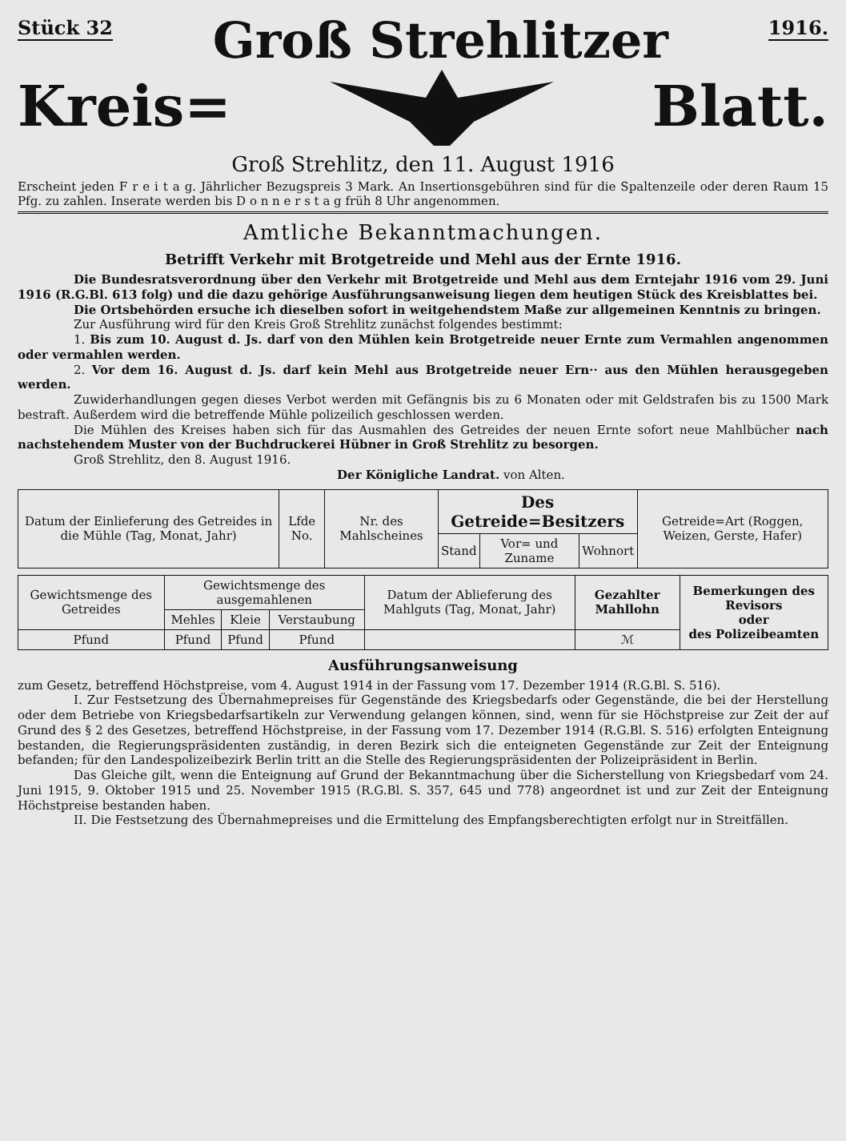Stück 32 Groß Strehlitzer 1916.
Kreis= Blatt.
Groß Strehlitz, den 11. August 1916
Erscheint jeden F r e i t a g. Jährlicher Bezugspreis 3 Mark. An Insertionsgebühren sind für die Spaltenzeile oder deren Raum 15 Pfg. zu zahlen. Inserate werden bis D o n n e r s t a g früh 8 Uhr angenommen.
Amtliche Bekanntmachungen.
Betrifft Verkehr mit Brotgetreide und Mehl aus der Ernte 1916.
Die Bundesratsverordnung über den Verkehr mit Brotgetreide und Mehl aus dem Erntejahr 1916 vom 29. Juni 1916 (R.G.Bl. 613 folg) und die dazu gehörige Ausführungsanweisung liegen dem heutigen Stück des Kreisblattes bei.
Die Ortsbehörden ersuche ich dieselben sofort in weitgehendstem Maße zur allgemeinen Kenntnis zu bringen.
Zur Ausführung wird für den Kreis Groß Strehlitz zunächst folgendes bestimmt:
1. Bis zum 10. August d. Js. darf von den Mühlen kein Brotgetreide neuer Ernte zum Vermahlen angenommen oder vermahlen werden.
2. Vor dem 16. August d. Js. darf kein Mehl aus Brotgetreide neuer Ern·· aus den Mühlen herausgegeben werden.
Zuwiderhandlungen gegen dieses Verbot werden mit Gefängnis bis zu 6 Monaten oder mit Geldstrafen bis zu 1500 Mark bestraft. Außerdem wird die betreffende Mühle polizeilich geschlossen werden.
Die Mühlen des Kreises haben sich für das Ausmahlen des Getreides der neuen Ernte sofort neue Mahlbücher nach nachstehendem Muster von der Buchdruckerei Hübner in Groß Strehlitz zu besorgen.
Groß Strehlitz, den 8. August 1916.
Der Königliche Landrat. von Alten.
| Datum der Einlieferung des Getreides in die Mühle (Tag, Monat, Jahr) | Lfde No. | Nr. des Mahlscheines | Des Getreide=Besitzers | | | Getreide=Art (Roggen, Weizen, Gerste, Hafer) |
| | | | Stand | Vor= und Zuname | Wohnort | |
| Gewichtsmenge des Getreides | Gewichtsmenge des ausgemahlenen | | | Datum der Ablieferung des Mahlguts (Tag, Monat, Jahr) | Gezahlter Mahllohn | Bemerkungen des Revisors oder des Polizeibeamten |
| | Mehles | Kleie | Verstaubung | | | |
| Pfund | Pfund | Pfund | Pfund | | ℳ | |
Ausführungsanweisung
zum Gesetz, betreffend Höchstpreise, vom 4. August 1914 in der Fassung vom 17. Dezember 1914 (R.G.Bl. S. 516).
I. Zur Festsetzung des Übernahmepreises für Gegenstände des Kriegsbedarfs oder Gegenstände, die bei der Herstellung oder dem Betriebe von Kriegsbedarfsartikeln zur Verwendung gelangen können, sind, wenn für sie Höchstpreise zur Zeit der auf Grund des § 2 des Gesetzes, betreffend Höchstpreise, in der Fassung vom 17. Dezember 1914 (R.G.Bl. S. 516) erfolgten Enteignung bestanden, die Regierungspräsidenten zuständig, in deren Bezirk sich die enteigneten Gegenstände zur Zeit der Enteignung befanden; für den Landespolizeibezirk Berlin tritt an die Stelle des Regierungspräsidenten der Polizeipräsident in Berlin.
Das Gleiche gilt, wenn die Enteignung auf Grund der Bekanntmachung über die Sicherstellung von Kriegsbedarf vom 24. Juni 1915, 9. Oktober 1915 und 25. November 1915 (R.G.Bl. S. 357, 645 und 778) angeordnet ist und zur Zeit der Enteignung Höchstpreise bestanden haben.
II. Die Festsetzung des Übernahmepreises und die Ermittelung des Empfangsberechtigten erfolgt nur in Streitfällen.